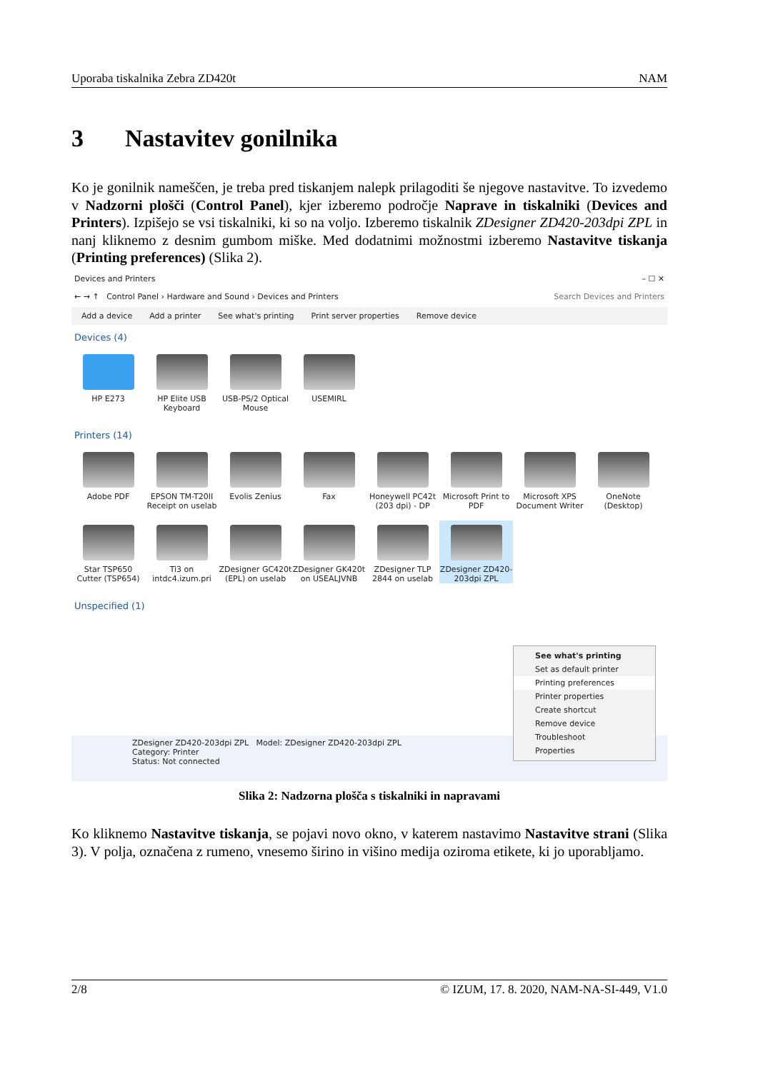Uporaba tiskalnika Zebra ZD420t NAM
3 Nastavitev gonilnika
Ko je gonilnik nameščen, je treba pred tiskanjem nalepk prilagoditi še njegove nastavitve. To izvedemo v Nadzorni plošči (Control Panel), kjer izberemo področje Naprave in tiskalniki (Devices and Printers). Izpišejo se vsi tiskalniki, ki so na voljo. Izberemo tiskalnik ZDesigner ZD420-203dpi ZPL in nanj kliknemo z desnim gumbom miške. Med dodatnimi možnostmi izberemo Nastavitve tiskanja (Printing preferences) (Slika 2).
Devices and Printers – ☐ ✕
← → ↑ Control Panel › Hardware and Sound › Devices and Printers Search Devices and Printers
Add a device Add a printer See what's printing Print server properties Remove device
Devices (4)
HP E273
HP Elite USB Keyboard
USB-PS/2 Optical Mouse
USEMIRL
Printers (14)
Adobe PDF
EPSON TM-T20II Receipt on uselab
Evolis Zenius
Fax
Honeywell PC42t (203 dpi) - DP
Microsoft Print to PDF
Microsoft XPS Document Writer
OneNote (Desktop)
Star TSP650 Cutter (TSP654)
Ti3 on intdc4.izum.pri
ZDesigner GC420t (EPL) on uselab
ZDesigner GK420t on USEALJVNB
ZDesigner TLP 2844 on uselab
ZDesigner ZD420-203dpi ZPL
Unspecified (1)
ZDesigner ZD420-203dpi ZPL Model: ZDesigner ZD420-203dpi ZPL
Category: Printer
Status: Not connected
See what's printing
Set as default printer
Printing preferences
Printer properties
Create shortcut
Remove device
Troubleshoot
Properties
Slika 2: Nadzorna plošča s tiskalniki in napravami
Ko kliknemo Nastavitve tiskanja, se pojavi novo okno, v katerem nastavimo Nastavitve strani (Slika 3). V polja, označena z rumeno, vnesemo širino in višino medija oziroma etikete, ki jo uporabljamo.
2/8 © IZUM, 17. 8. 2020, NAM-NA-SI-449, V1.0